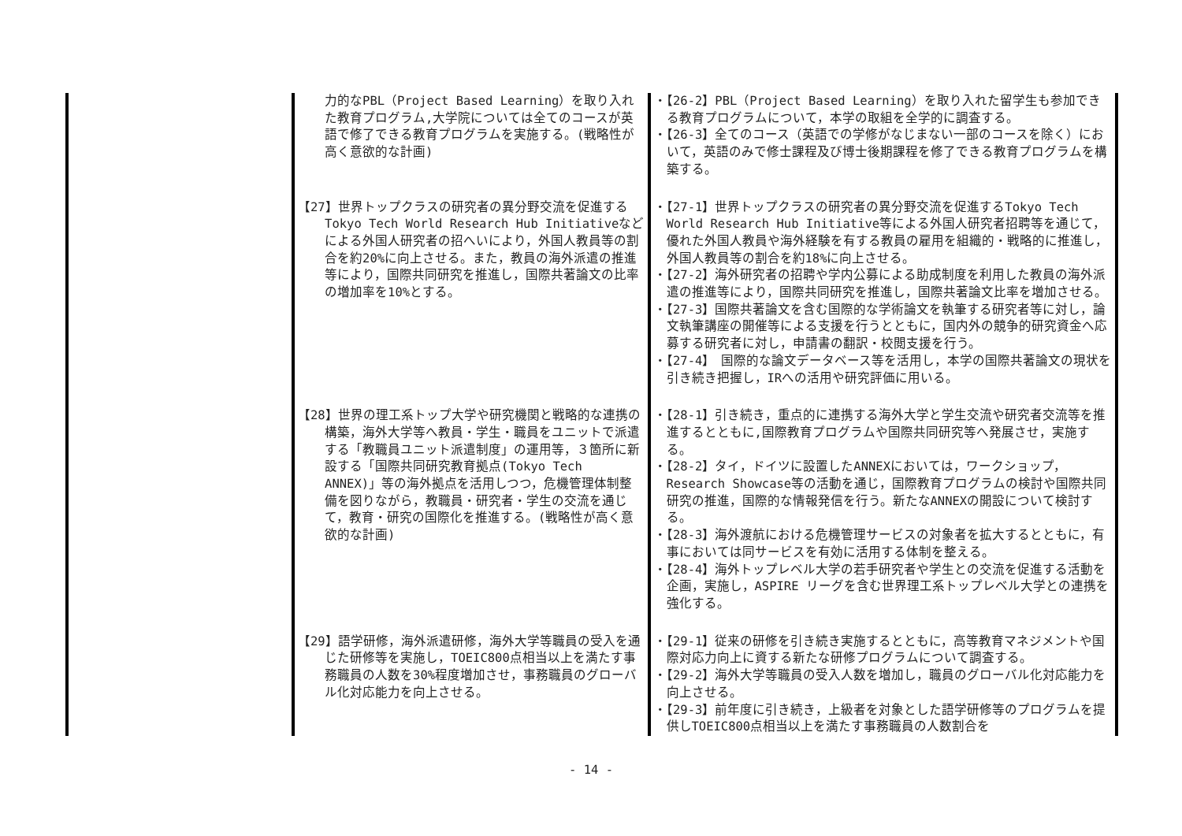| | 力的なPBL（Project Based Learning）を取り入れた教育プログラム,大学院については全てのコースが英語で修了できる教育プログラムを実施する。(戦略性が高く意欲的な計画) | ・【26-2】PBL（Project Based Learning）を取り入れた留学生も参加できる教育プログラムについて，本学の取組を全学的に調査する。 ・【26-3】全てのコース（英語での学修がなじまない一部のコースを除く）において，英語のみで修士課程及び博士後期課程を修了できる教育プログラムを構築する。 |
| | 【27】世界トップクラスの研究者の異分野交流を促進するTokyo Tech World Research Hub Initiativeなどによる外国人研究者の招へいにより，外国人教員等の割合を約20%に向上させる。また，教員の海外派遣の推進等により，国際共同研究を推進し，国際共著論文の比率の増加率を10%とする。 | ・【27-1】世界トップクラスの研究者の異分野交流を促進するTokyo Tech World Research Hub Initiative等による外国人研究者招聘等を通じて，優れた外国人教員や海外経験を有する教員の雇用を組織的・戦略的に推進し，外国人教員等の割合を約18%に向上させる。 ・【27-2】海外研究者の招聘や学内公募による助成制度を利用した教員の海外派遣の推進等により，国際共同研究を推進し，国際共著論文比率を増加させる。 ・【27-3】国際共著論文を含む国際的な学術論文を執筆する研究者等に対し，論文執筆講座の開催等による支援を行うとともに，国内外の競争的研究資金へ応募する研究者に対し，申請書の翻訳・校閲支援を行う。 ・【27-4】 国際的な論文データベース等を活用し，本学の国際共著論文の現状を引き続き把握し，IRへの活用や研究評価に用いる。 |
| | 【28】世界の理工系トップ大学や研究機関と戦略的な連携の構築，海外大学等へ教員・学生・職員をユニットで派遣する「教職員ユニット派遣制度」の運用等，３箇所に新設する「国際共同研究教育拠点(Tokyo Tech ANNEX)」等の海外拠点を活用しつつ，危機管理体制整備を図りながら，教職員・研究者・学生の交流を通じて，教育・研究の国際化を推進する。(戦略性が高く意欲的な計画) | ・【28-1】引き続き，重点的に連携する海外大学と学生交流や研究者交流等を推進するとともに,国際教育プログラムや国際共同研究等へ発展させ，実施する。 ・【28-2】タイ，ドイツに設置したANNEXにおいては，ワークショップ，Research Showcase等の活動を通じ，国際教育プログラムの検討や国際共同研究の推進，国際的な情報発信を行う。新たなANNEXの開設について検討する。 ・【28-3】海外渡航における危機管理サービスの対象者を拡大するとともに，有事においては同サービスを有効に活用する体制を整える。 ・【28-4】海外トップレベル大学の若手研究者や学生との交流を促進する活動を企画，実施し，ASPIRE リーグを含む世界理工系トップレベル大学との連携を強化する。 |
| | 【29】語学研修，海外派遣研修，海外大学等職員の受入を通じた研修等を実施し，TOEIC800点相当以上を満たす事務職員の人数を30%程度増加させ，事務職員のグローバル化対応能力を向上させる。 | ・【29-1】従来の研修を引き続き実施するとともに，高等教育マネジメントや国際対応力向上に資する新たな研修プログラムについて調査する。 ・【29-2】海外大学等職員の受入人数を増加し，職員のグローバル化対応能力を向上させる。 ・【29-3】前年度に引き続き，上級者を対象とした語学研修等のプログラムを提供しTOEIC800点相当以上を満たす事務職員の人数割合を |
- 14 -